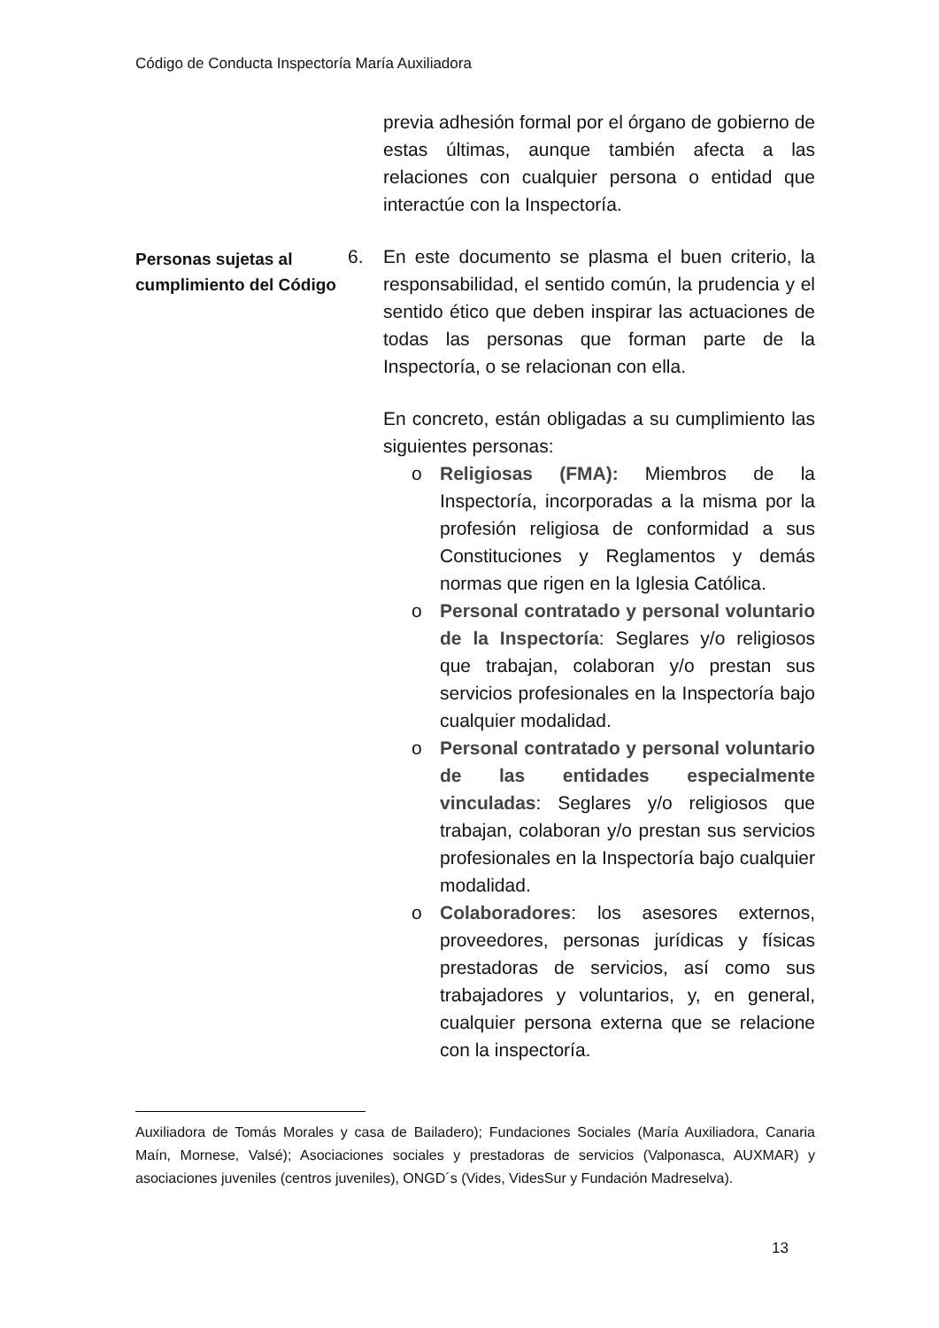Código de Conducta Inspectoría María Auxiliadora
previa adhesión formal por el órgano de gobierno de estas últimas, aunque también afecta a las relaciones con cualquier persona o entidad que interactúe con la Inspectoría.
Personas sujetas al cumplimiento del Código
6. En este documento se plasma el buen criterio, la responsabilidad, el sentido común, la prudencia y el sentido ético que deben inspirar las actuaciones de todas las personas que forman parte de la Inspectoría, o se relacionan con ella.
En concreto, están obligadas a su cumplimiento las siguientes personas:
o Religiosas (FMA): Miembros de la Inspectoría, incorporadas a la misma por la profesión religiosa de conformidad a sus Constituciones y Reglamentos y demás normas que rigen en la Iglesia Católica.
o Personal contratado y personal voluntario de la Inspectoría: Seglares y/o religiosos que trabajan, colaboran y/o prestan sus servicios profesionales en la Inspectoría bajo cualquier modalidad.
o Personal contratado y personal voluntario de las entidades especialmente vinculadas: Seglares y/o religiosos que trabajan, colaboran y/o prestan sus servicios profesionales en la Inspectoría bajo cualquier modalidad.
o Colaboradores: los asesores externos, proveedores, personas jurídicas y físicas prestadoras de servicios, así como sus trabajadores y voluntarios, y, en general, cualquier persona externa que se relacione con la inspectoría.
Auxiliadora de Tomás Morales y casa de Bailadero); Fundaciones Sociales (María Auxiliadora, Canaria Maín, Mornese, Valsé); Asociaciones sociales y prestadoras de servicios (Valponasca, AUXMAR) y asociaciones juveniles (centros juveniles), ONGD´s (Vides, VidesSur y Fundación Madreselva).
13